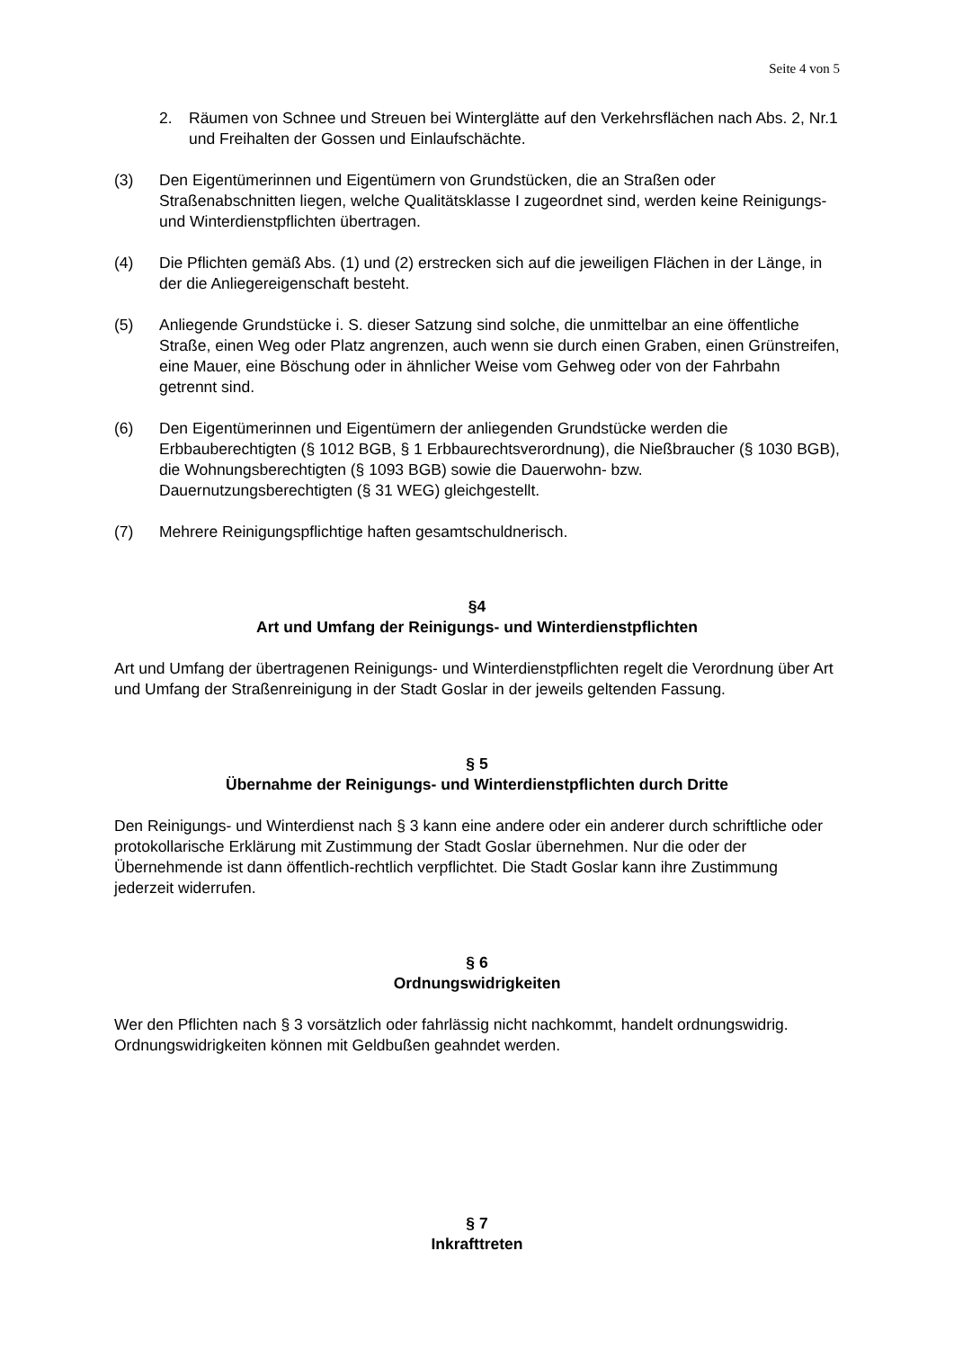Seite 4 von 5
2. Räumen von Schnee und Streuen bei Winterglätte auf den Verkehrsflächen nach Abs. 2, Nr.1 und Freihalten der Gossen und Einlaufschächte.
(3) Den Eigentümerinnen und Eigentümern von Grundstücken, die an Straßen oder Straßenabschnitten liegen, welche Qualitätsklasse I zugeordnet sind, werden keine Reinigungs- und Winterdienstpflichten übertragen.
(4) Die Pflichten gemäß Abs. (1) und (2) erstrecken sich auf die jeweiligen Flächen in der Länge, in der die Anliegereigenschaft besteht.
(5) Anliegende Grundstücke i. S. dieser Satzung sind solche, die unmittelbar an eine öffentliche Straße, einen Weg oder Platz angrenzen, auch wenn sie durch einen Graben, einen Grünstreifen, eine Mauer, eine Böschung oder in ähnlicher Weise vom Gehweg oder von der Fahrbahn getrennt sind.
(6) Den Eigentümerinnen und Eigentümern der anliegenden Grundstücke werden die Erbbauberechtigten (§ 1012 BGB, § 1 Erbbaurechtsverordnung), die Nießbraucher (§ 1030 BGB), die Wohnungsberechtigten (§ 1093 BGB) sowie die Dauerwohn- bzw. Dauernutzungsberechtigten (§ 31 WEG) gleichgestellt.
(7) Mehrere Reinigungspflichtige haften gesamtschuldnerisch.
§4
Art und Umfang der Reinigungs- und Winterdienstpflichten
Art und Umfang der übertragenen Reinigungs- und Winterdienstpflichten regelt die Verordnung über Art und Umfang der Straßenreinigung in der Stadt Goslar in der jeweils geltenden Fassung.
§ 5
Übernahme der Reinigungs- und Winterdienstpflichten durch Dritte
Den Reinigungs- und Winterdienst nach § 3 kann eine andere oder ein anderer durch schriftliche oder protokollarische Erklärung mit Zustimmung der Stadt Goslar übernehmen. Nur die oder der Übernehmende ist dann öffentlich-rechtlich verpflichtet. Die Stadt Goslar kann ihre Zustimmung jederzeit widerrufen.
§ 6
Ordnungswidrigkeiten
Wer den Pflichten nach § 3 vorsätzlich oder fahrlässig nicht nachkommt, handelt ordnungswidrig. Ordnungswidrigkeiten können mit Geldbußen geahndet werden.
§ 7
Inkrafttreten